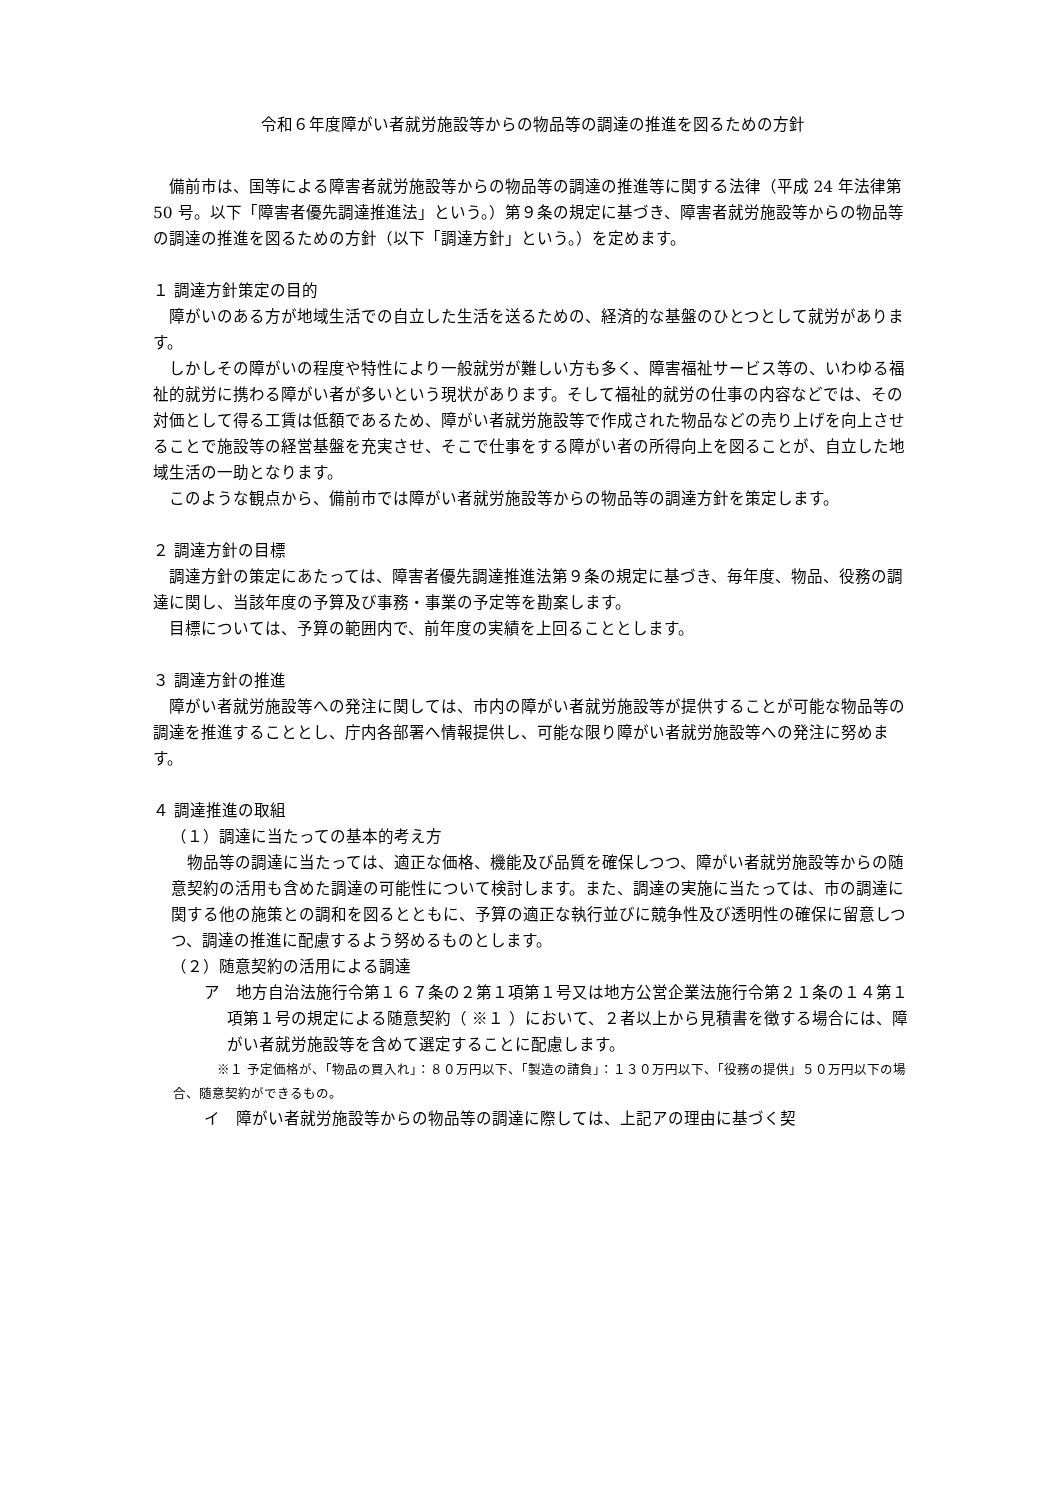令和６年度障がい者就労施設等からの物品等の調達の推進を図るための方針
備前市は、国等による障害者就労施設等からの物品等の調達の推進等に関する法律（平成 24 年法律第 50 号。以下「障害者優先調達推進法」という。）第９条の規定に基づき、障害者就労施設等からの物品等の調達の推進を図るための方針（以下「調達方針」という。）を定めます。
１ 調達方針策定の目的
障がいのある方が地域生活での自立した生活を送るための、経済的な基盤のひとつとして就労があります。
しかしその障がいの程度や特性により一般就労が難しい方も多く、障害福祉サービス等の、いわゆる福祉的就労に携わる障がい者が多いという現状があります。そして福祉的就労の仕事の内容などでは、その対価として得る工賃は低額であるため、障がい者就労施設等で作成された物品などの売り上げを向上させることで施設等の経営基盤を充実させ、そこで仕事をする障がい者の所得向上を図ることが、自立した地域生活の一助となります。
このような観点から、備前市では障がい者就労施設等からの物品等の調達方針を策定します。
２ 調達方針の目標
調達方針の策定にあたっては、障害者優先調達推進法第９条の規定に基づき、毎年度、物品、役務の調達に関し、当該年度の予算及び事務・事業の予定等を勘案します。
目標については、予算の範囲内で、前年度の実績を上回ることとします。
３ 調達方針の推進
障がい者就労施設等への発注に関しては、市内の障がい者就労施設等が提供することが可能な物品等の調達を推進することとし、庁内各部署へ情報提供し、可能な限り障がい者就労施設等への発注に努めます。
４ 調達推進の取組
（１）調達に当たっての基本的考え方
物品等の調達に当たっては、適正な価格、機能及び品質を確保しつつ、障がい者就労施設等からの随意契約の活用も含めた調達の可能性について検討します。また、調達の実施に当たっては、市の調達に関する他の施策との調和を図るとともに、予算の適正な執行並びに競争性及び透明性の確保に留意しつつ、調達の推進に配慮するよう努めるものとします。
（２）随意契約の活用による調達
ア　地方自治法施行令第１６７条の２第１項第１号又は地方公営企業法施行令第２１条の１４第１項第１号の規定による随意契約（ ※１ ）において、２者以上から見積書を徴する場合には、障がい者就労施設等を含めて選定することに配慮します。
※１ 予定価格が、「物品の買入れ」：８０万円以下、「製造の請負」：１３０万円以下、「役務の提供」５０万円以下の場合、随意契約ができるもの。
イ　障がい者就労施設等からの物品等の調達に際しては、上記アの理由に基づく契